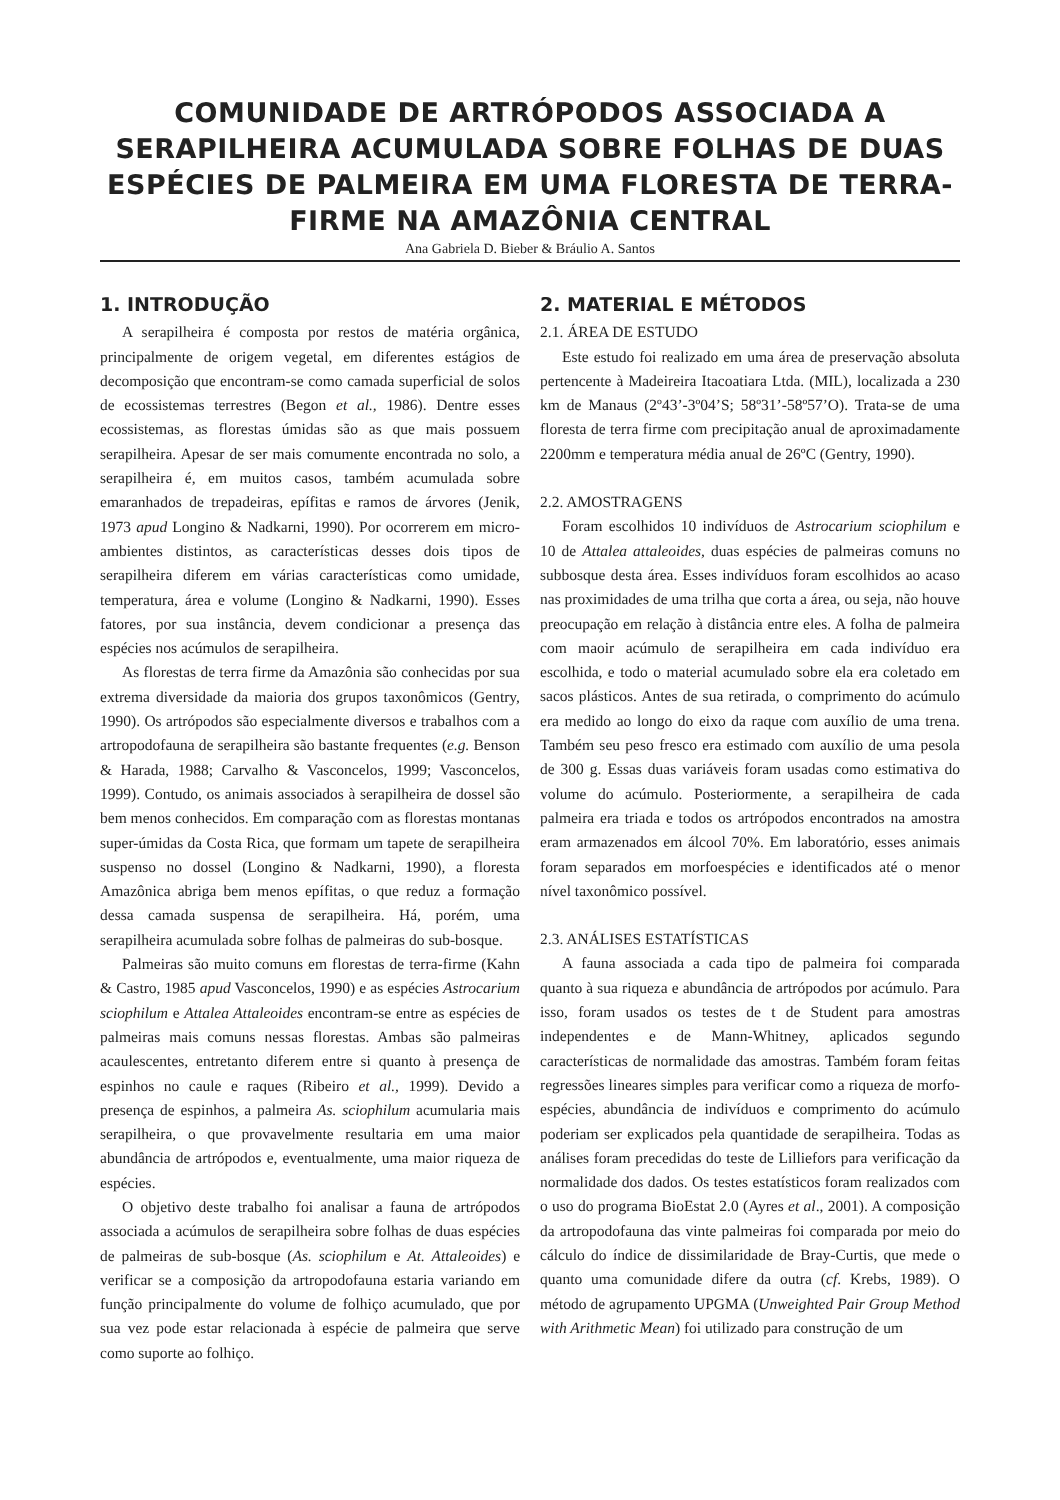COMUNIDADE DE ARTRÓPODOS ASSOCIADA A SERAPILHEIRA ACUMULADA SOBRE FOLHAS DE DUAS ESPÉCIES DE PALMEIRA EM UMA FLORESTA DE TERRA-FIRME NA AMAZÔNIA CENTRAL
Ana Gabriela D. Bieber & Bráulio A. Santos
1. INTRODUÇÃO
A serapilheira é composta por restos de matéria orgânica, principalmente de origem vegetal, em diferentes estágios de decomposição que encontram-se como camada superficial de solos de ecossistemas terrestres (Begon et al., 1986). Dentre esses ecossistemas, as florestas úmidas são as que mais possuem serapilheira. Apesar de ser mais comumente encontrada no solo, a serapilheira é, em muitos casos, também acumulada sobre emaranhados de trepadeiras, epífitas e ramos de árvores (Jenik, 1973 apud Longino & Nadkarni, 1990). Por ocorrerem em micro-ambientes distintos, as características desses dois tipos de serapilheira diferem em várias características como umidade, temperatura, área e volume (Longino & Nadkarni, 1990). Esses fatores, por sua instância, devem condicionar a presença das espécies nos acúmulos de serapilheira.
As florestas de terra firme da Amazônia são conhecidas por sua extrema diversidade da maioria dos grupos taxonômicos (Gentry, 1990). Os artrópodos são especialmente diversos e trabalhos com a artropodofauna de serapilheira são bastante frequentes (e.g. Benson & Harada, 1988; Carvalho & Vasconcelos, 1999; Vasconcelos, 1999). Contudo, os animais associados à serapilheira de dossel são bem menos conhecidos. Em comparação com as florestas montanas super-úmidas da Costa Rica, que formam um tapete de serapilheira suspenso no dossel (Longino & Nadkarni, 1990), a floresta Amazônica abriga bem menos epífitas, o que reduz a formação dessa camada suspensa de serapilheira. Há, porém, uma serapilheira acumulada sobre folhas de palmeiras do sub-bosque.
Palmeiras são muito comuns em florestas de terra-firme (Kahn & Castro, 1985 apud Vasconcelos, 1990) e as espécies Astrocarium sciophilum e Attalea Attaleoides encontram-se entre as espécies de palmeiras mais comuns nessas florestas. Ambas são palmeiras acaulescentes, entretanto diferem entre si quanto à presença de espinhos no caule e raques (Ribeiro et al., 1999). Devido a presença de espinhos, a palmeira As. sciophilum acumularia mais serapilheira, o que provavelmente resultaria em uma maior abundância de artrópodos e, eventualmente, uma maior riqueza de espécies.
O objetivo deste trabalho foi analisar a fauna de artrópodos associada a acúmulos de serapilheira sobre folhas de duas espécies de palmeiras de sub-bosque (As. sciophilum e At. Attaleoides) e verificar se a composição da artropodofauna estaria variando em função principalmente do volume de folhiço acumulado, que por sua vez pode estar relacionada à espécie de palmeira que serve como suporte ao folhiço.
2. MATERIAL E MÉTODOS
2.1. ÁREA DE ESTUDO
Este estudo foi realizado em uma área de preservação absoluta pertencente à Madeireira Itacoatiara Ltda. (MIL), localizada a 230 km de Manaus (2º43’-3º04’S; 58º31’-58º57’O). Trata-se de uma floresta de terra firme com precipitação anual de aproximadamente 2200mm e temperatura média anual de 26ºC (Gentry, 1990).
2.2. AMOSTRAGENS
Foram escolhidos 10 indivíduos de Astrocarium sciophilum e 10 de Attalea attaleoides, duas espécies de palmeiras comuns no subbosque desta área. Esses indivíduos foram escolhidos ao acaso nas proximidades de uma trilha que corta a área, ou seja, não houve preocupação em relação à distância entre eles. A folha de palmeira com maoir acúmulo de serapilheira em cada indivíduo era escolhida, e todo o material acumulado sobre ela era coletado em sacos plásticos. Antes de sua retirada, o comprimento do acúmulo era medido ao longo do eixo da raque com auxílio de uma trena. Também seu peso fresco era estimado com auxílio de uma pesola de 300 g. Essas duas variáveis foram usadas como estimativa do volume do acúmulo. Posteriormente, a serapilheira de cada palmeira era triada e todos os artrópodos encontrados na amostra eram armazenados em álcool 70%. Em laboratório, esses animais foram separados em morfoespécies e identificados até o menor nível taxonômico possível.
2.3. ANÁLISES ESTATÍSTICAS
A fauna associada a cada tipo de palmeira foi comparada quanto à sua riqueza e abundância de artrópodos por acúmulo. Para isso, foram usados os testes de t de Student para amostras independentes e de Mann-Whitney, aplicados segundo características de normalidade das amostras. Também foram feitas regressões lineares simples para verificar como a riqueza de morfo-espécies, abundância de indivíduos e comprimento do acúmulo poderiam ser explicados pela quantidade de serapilheira. Todas as análises foram precedidas do teste de Lilliefors para verificação da normalidade dos dados. Os testes estatísticos foram realizados com o uso do programa BioEstat 2.0 (Ayres et al., 2001). A composição da artropodofauna das vinte palmeiras foi comparada por meio do cálculo do índice de dissimilaridade de Bray-Curtis, que mede o quanto uma comunidade difere da outra (cf. Krebs, 1989). O método de agrupamento UPGMA (Unweighted Pair Group Method with Arithmetic Mean) foi utilizado para construção de um